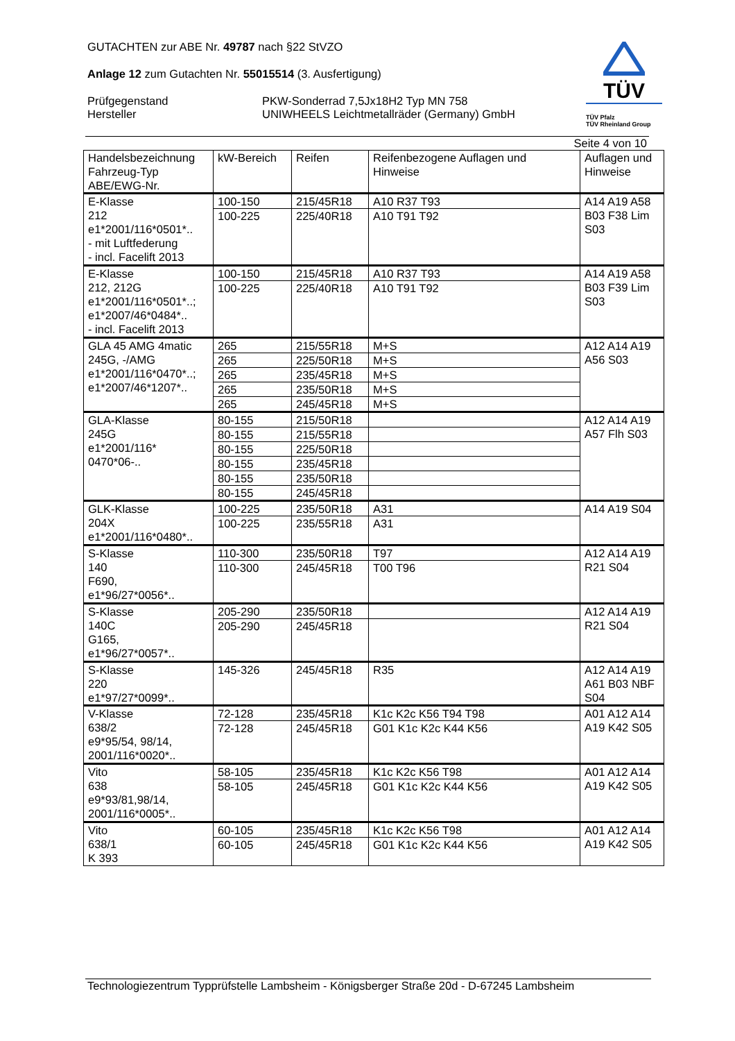GUTACHTEN zur ABE Nr. 49787 nach §22 StVZO
Anlage 12 zum Gutachten Nr. 55015514 (3. Ausfertigung)
Prüfgegenstand PKW-Sonderrad 7,5Jx18H2 Typ MN 758
Hersteller UNIWHEELS Leichtmetallräder (Germany) GmbH
TÜV
TÜV Pfalz
TÜV Rheinland Group
Seite 4 von 10
| Handelsbezeichnung Fahrzeug-Typ ABE/EWG-Nr. | kW-Bereich | Reifen | Reifenbezogene Auflagen und Hinweise | Auflagen und Hinweise |
| --- | --- | --- | --- | --- |
| E-Klasse 212 e1*2001/116*0501*.. - mit Luftfederung - incl. Facelift 2013 | 100-150 | 215/45R18 | A10 R37 T93 | A14 A19 A58 B03 F38 Lim S03 |
| | 100-225 | 225/40R18 | A10 T91 T92 | |
| E-Klasse 212, 212G e1*2001/116*0501*..; e1*2007/46*0484*.. - incl. Facelift 2013 | 100-150 | 215/45R18 | A10 R37 T93 | A14 A19 A58 B03 F39 Lim S03 |
| | 100-225 | 225/40R18 | A10 T91 T92 | |
| GLA 45 AMG 4matic 245G, -/AMG e1*2001/116*0470*..; e1*2007/46*1207*.. | 265 | 215/55R18 | M+S | A12 A14 A19 A56 S03 |
| | 265 | 225/50R18 | M+S | |
| | 265 | 235/45R18 | M+S | |
| | 265 | 235/50R18 | M+S | |
| | 265 | 245/45R18 | M+S | |
| GLA-Klasse 245G e1*2001/116* 0470*06-.. | 80-155 | 215/50R18 | | A12 A14 A19 A57 Flh S03 |
| | 80-155 | 215/55R18 | | |
| | 80-155 | 225/50R18 | | |
| | 80-155 | 235/45R18 | | |
| | 80-155 | 235/50R18 | | |
| | 80-155 | 245/45R18 | | |
| GLK-Klasse 204X e1*2001/116*0480*.. | 100-225 | 235/50R18 | A31 | A14 A19 S04 |
| | 100-225 | 235/55R18 | A31 | |
| S-Klasse 140 F690, e1*96/27*0056*.. | 110-300 | 235/50R18 | T97 | A12 A14 A19 R21 S04 |
| | 110-300 | 245/45R18 | T00 T96 | |
| S-Klasse 140C G165, e1*96/27*0057*.. | 205-290 | 235/50R18 | | A12 A14 A19 R21 S04 |
| | 205-290 | 245/45R18 | | |
| S-Klasse 220 e1*97/27*0099*.. | 145-326 | 245/45R18 | R35 | A12 A14 A19 A61 B03 NBF S04 |
| V-Klasse 638/2 e9*95/54, 98/14, 2001/116*0020*.. | 72-128 | 235/45R18 | K1c K2c K56 T94 T98 | A01 A12 A14 A19 K42 S05 |
| | 72-128 | 245/45R18 | G01 K1c K2c K44 K56 | |
| Vito 638 e9*93/81,98/14, 2001/116*0005*.. | 58-105 | 235/45R18 | K1c K2c K56 T98 | A01 A12 A14 A19 K42 S05 |
| | 58-105 | 245/45R18 | G01 K1c K2c K44 K56 | |
| Vito 638/1 K 393 | 60-105 | 235/45R18 | K1c K2c K56 T98 | A01 A12 A14 A19 K42 S05 |
| | 60-105 | 245/45R18 | G01 K1c K2c K44 K56 | |
Technologiezentrum Typprüfstelle Lambsheim - Königsberger Straße 20d - D-67245 Lambsheim